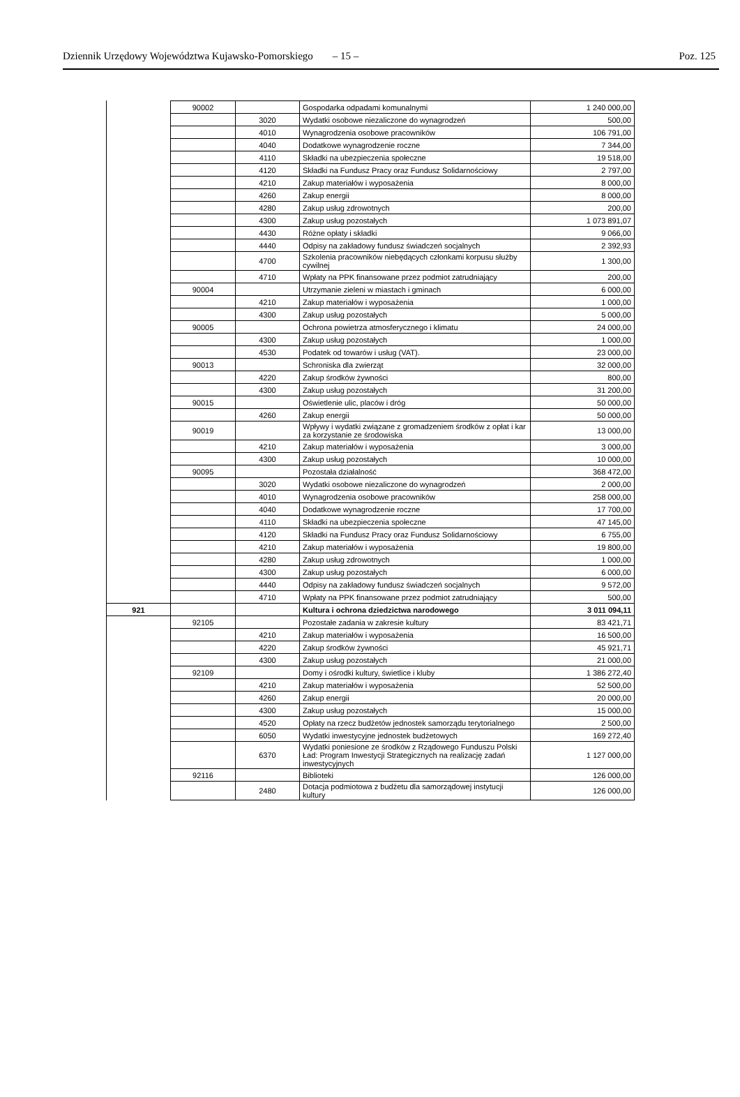Dziennik Urzędowy Województwa Kujawsko-Pomorskiego – 15 – Poz. 125
| | 90002 | | Gospodarka odpadami komunalnymi | 1 240 000,00 |
| | | 3020 | Wydatki osobowe niezaliczone do wynagrodzeń | 500,00 |
| | | 4010 | Wynagrodzenia osobowe pracowników | 106 791,00 |
| | | 4040 | Dodatkowe wynagrodzenie roczne | 7 344,00 |
| | | 4110 | Składki na ubezpieczenia społeczne | 19 518,00 |
| | | 4120 | Składki na Fundusz Pracy oraz Fundusz Solidarnościowy | 2 797,00 |
| | | 4210 | Zakup materiałów i wyposażenia | 8 000,00 |
| | | 4260 | Zakup energii | 8 000,00 |
| | | 4280 | Zakup usług zdrowotnych | 200,00 |
| | | 4300 | Zakup usług pozostałych | 1 073 891,07 |
| | | 4430 | Różne opłaty i składki | 9 066,00 |
| | | 4440 | Odpisy na zakładowy fundusz świadczeń socjalnych | 2 392,93 |
| | | 4700 | Szkolenia pracowników niebędących członkami korpusu służby cywilnej | 1 300,00 |
| | | 4710 | Wpłaty na PPK finansowane przez podmiot zatrudniający | 200,00 |
| | 90004 | | Utrzymanie zieleni w miastach i gminach | 6 000,00 |
| | | 4210 | Zakup materiałów i wyposażenia | 1 000,00 |
| | | 4300 | Zakup usług pozostałych | 5 000,00 |
| | 90005 | | Ochrona powietrza atmosferycznego i klimatu | 24 000,00 |
| | | 4300 | Zakup usług pozostałych | 1 000,00 |
| | | 4530 | Podatek od towarów i usług (VAT). | 23 000,00 |
| | 90013 | | Schroniska dla zwierząt | 32 000,00 |
| | | 4220 | Zakup środków żywności | 800,00 |
| | | 4300 | Zakup usług pozostałych | 31 200,00 |
| | 90015 | | Oświetlenie ulic, placów i dróg | 50 000,00 |
| | | 4260 | Zakup energii | 50 000,00 |
| | 90019 | | Wpływy i wydatki związane z gromadzeniem środków z opłat i kar za korzystanie ze środowiska | 13 000,00 |
| | | 4210 | Zakup materiałów i wyposażenia | 3 000,00 |
| | | 4300 | Zakup usług pozostałych | 10 000,00 |
| | 90095 | | Pozostała działalność | 368 472,00 |
| | | 3020 | Wydatki osobowe niezaliczone do wynagrodzeń | 2 000,00 |
| | | 4010 | Wynagrodzenia osobowe pracowników | 258 000,00 |
| | | 4040 | Dodatkowe wynagrodzenie roczne | 17 700,00 |
| | | 4110 | Składki na ubezpieczenia społeczne | 47 145,00 |
| | | 4120 | Składki na Fundusz Pracy oraz Fundusz Solidarnościowy | 6 755,00 |
| | | 4210 | Zakup materiałów i wyposażenia | 19 800,00 |
| | | 4280 | Zakup usług zdrowotnych | 1 000,00 |
| | | 4300 | Zakup usług pozostałych | 6 000,00 |
| | | 4440 | Odpisy na zakładowy fundusz świadczeń socjalnych | 9 572,00 |
| | | 4710 | Wpłaty na PPK finansowane przez podmiot zatrudniający | 500,00 |
| 921 | | | Kultura i ochrona dziedzictwa narodowego | 3 011 094,11 |
| | 92105 | | Pozostałe zadania w zakresie kultury | 83 421,71 |
| | | 4210 | Zakup materiałów i wyposażenia | 16 500,00 |
| | | 4220 | Zakup środków żywności | 45 921,71 |
| | | 4300 | Zakup usług pozostałych | 21 000,00 |
| | 92109 | | Domy i ośrodki kultury, świetlice i kluby | 1 386 272,40 |
| | | 4210 | Zakup materiałów i wyposażenia | 52 500,00 |
| | | 4260 | Zakup energii | 20 000,00 |
| | | 4300 | Zakup usług pozostałych | 15 000,00 |
| | | 4520 | Opłaty na rzecz budżetów jednostek samorządu terytorialnego | 2 500,00 |
| | | 6050 | Wydatki inwestycyjne jednostek budżetowych | 169 272,40 |
| | | 6370 | Wydatki poniesione ze środków z Rządowego Funduszu Polski Ład: Program Inwestycji Strategicznych na realizację zadań inwestycyjnych | 1 127 000,00 |
| | 92116 | | Biblioteki | 126 000,00 |
| | | 2480 | Dotacja podmiotowa z budżetu dla samorządowej instytucji kultury | 126 000,00 |